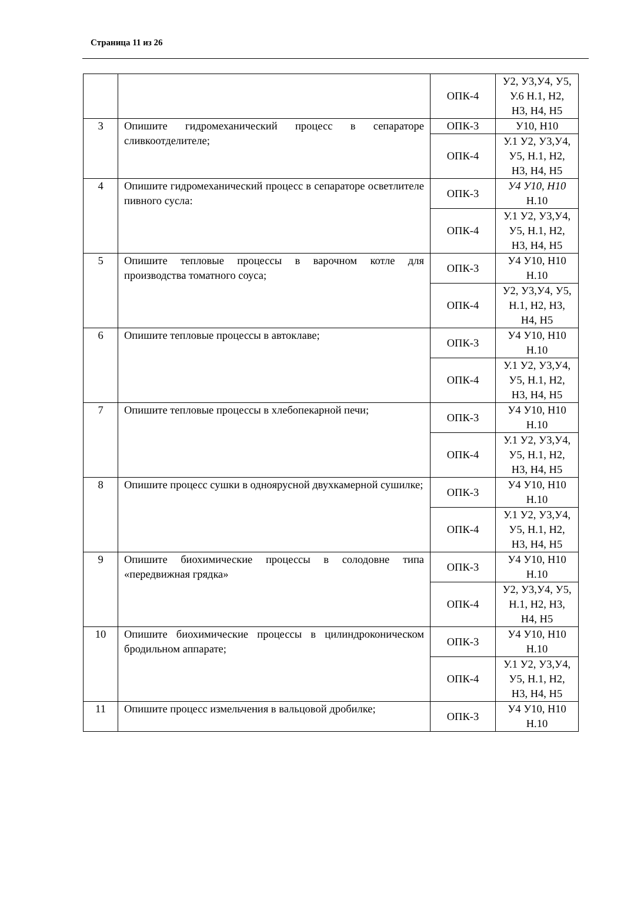Страница 11 из 26
| | | ОПК-4 | У2, У3,У4, У5, У.6 Н.1, Н2, Н3, Н4, Н5 |
| 3 | Опишите гидромеханический процесс в сепараторе сливкоотделителе; | ОПК-3 | У10, Н10 |
| | | ОПК-4 | У.1 У2, У3,У4, У5, Н.1, Н2, Н3, Н4, Н5 |
| 4 | Опишите гидромеханический процесс в сепараторе осветлителе пивного сусла: | ОПК-3 | У4 У10, Н10 Н.10 |
| | | ОПК-4 | У.1 У2, У3,У4, У5, Н.1, Н2, Н3, Н4, Н5 |
| 5 | Опишите тепловые процессы в варочном котле для производства томатного соуса; | ОПК-3 | У4 У10, Н10 Н.10 |
| | | ОПК-4 | У2, У3,У4, У5, Н.1, Н2, Н3, Н4, Н5 |
| 6 | Опишите тепловые процессы в автоклаве; | ОПК-3 | У4 У10, Н10 Н.10 |
| | | ОПК-4 | У.1 У2, У3,У4, У5, Н.1, Н2, Н3, Н4, Н5 |
| 7 | Опишите тепловые процессы в хлебопекарной печи; | ОПК-3 | У4 У10, Н10 Н.10 |
| | | ОПК-4 | У.1 У2, У3,У4, У5, Н.1, Н2, Н3, Н4, Н5 |
| 8 | Опишите процесс сушки в одноярусной двухкамерной сушилке; | ОПК-3 | У4 У10, Н10 Н.10 |
| | | ОПК-4 | У.1 У2, У3,У4, У5, Н.1, Н2, Н3, Н4, Н5 |
| 9 | Опишите биохимические процессы в солодовне типа «передвижная грядка» | ОПК-3 | У4 У10, Н10 Н.10 |
| | | ОПК-4 | У2, У3,У4, У5, Н.1, Н2, Н3, Н4, Н5 |
| 10 | Опишите биохимические процессы в цилиндроконическом бродильном аппарате; | ОПК-3 | У4 У10, Н10 Н.10 |
| | | ОПК-4 | У.1 У2, У3,У4, У5, Н.1, Н2, Н3, Н4, Н5 |
| 11 | Опишите процесс измельчения в вальцовой дробилке; | ОПК-3 | У4 У10, Н10 Н.10 |